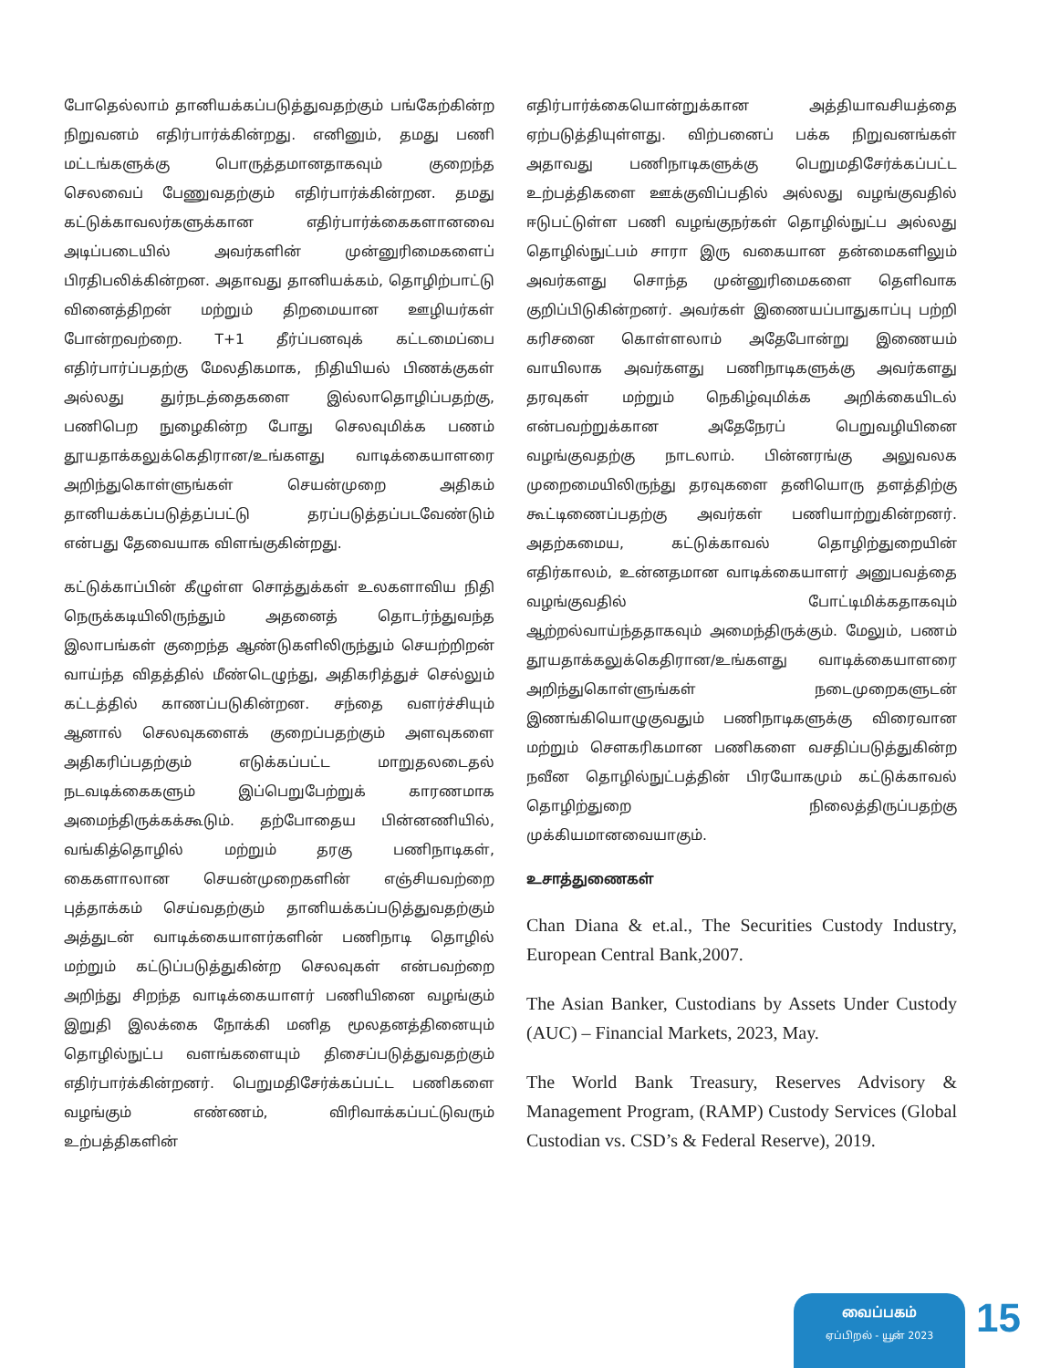போதெல்லாம் தானியக்கப்படுத்துவதற்கும் பங்கேற்கின்ற நிறுவனம் எதிர்பார்க்கின்றது. எனினும், தமது பணி மட்டங்களுக்கு பொருத்தமானதாகவும் குறைந்த செலவைப் பேணுவதற்கும் எதிர்பார்க்கின்றன. தமது கட்டுக்காவலர்களுக்கான எதிர்பார்க்கைகளானவை அடிப்படையில் அவர்களின் முன்னுரிமைகளைப் பிரதிபலிக்கின்றன. அதாவது தானியக்கம், தொழிற்பாட்டு வினைத்திறன் மற்றும் திறமையான ஊழியர்கள் போன்றவற்றை. T+1 தீர்ப்பனவுக் கட்டமைப்பை எதிர்பார்ப்பதற்கு மேலதிகமாக, நிதியியல் பிணக்குகள் அல்லது துர்நடத்தைகளை இல்லாதொழிப்பதற்கு, பணிபெற நுழைகின்ற போது செலவுமிக்க பணம் தூயதாக்கலுக்கெதிரான/உங்களது வாடிக்கையாளரை அறிந்துகொள்ளுங்கள் செயன்முறை அதிகம் தானியக்கப்படுத்தப்பட்டு தரப்படுத்தப்படவேண்டும் என்பது தேவையாக விளங்குகின்றது.
கட்டுக்காப்பின் கீழுள்ள சொத்துக்கள் உலகளாவிய நிதி நெருக்கடியிலிருந்தும் அதனைத் தொடர்ந்துவந்த இலாபங்கள் குறைந்த ஆண்டுகளிலிருந்தும் செயற்றிறன் வாய்ந்த விதத்தில் மீண்டெழுந்து, அதிகரித்துச் செல்லும் கட்டத்தில் காணப்படுகின்றன. சந்தை வளர்ச்சியும் ஆனால் செலவுகளைக் குறைப்பதற்கும் அளவுகளை அதிகரிப்பதற்கும் எடுக்கப்பட்ட மாறுதலடைதல் நடவடிக்கைகளும் இப்பெறுபேற்றுக் காரணமாக அமைந்திருக்கக்கூடும். தற்போதைய பின்னணியில், வங்கித்தொழில் மற்றும் தரகு பணிநாடிகள், கைகளாலான செயன்முறைகளின் எஞ்சியவற்றை புத்தாக்கம் செய்வதற்கும் தானியக்கப்படுத்துவதற்கும் அத்துடன் வாடிக்கையாளர்களின் பணிநாடி தொழில் மற்றும் கட்டுப்படுத்துகின்ற செலவுகள் என்பவற்றை அறிந்து சிறந்த வாடிக்கையாளர் பணியினை வழங்கும் இறுதி இலக்கை நோக்கி மனித மூலதனத்தினையும் தொழில்நுட்ப வளங்களையும் திசைப்படுத்துவதற்கும் எதிர்பார்க்கின்றனர். பெறுமதிசேர்க்கப்பட்ட பணிகளை வழங்கும் எண்ணம், விரிவாக்கப்பட்டுவரும் உற்பத்திகளின்
எதிர்பார்க்கையொன்றுக்கான அத்தியாவசியத்தை ஏற்படுத்தியுள்ளது. விற்பனைப் பக்க நிறுவனங்கள் அதாவது பணிநாடிகளுக்கு பெறுமதிசேர்க்கப்பட்ட உற்பத்திகளை ஊக்குவிப்பதில் அல்லது வழங்குவதில் ஈடுபட்டுள்ள பணி வழங்குநர்கள் தொழில்நுட்ப அல்லது தொழில்நுட்பம் சாரா இரு வகையான தன்மைகளிலும் அவர்களது சொந்த முன்னுரிமைகளை தெளிவாக குறிப்பிடுகின்றனர். அவர்கள் இணையப்பாதுகாப்பு பற்றி கரிசனை கொள்ளலாம் அதேபோன்று இணையம் வாயிலாக அவர்களது பணிநாடிகளுக்கு அவர்களது தரவுகள் மற்றும் நெகிழ்வுமிக்க அறிக்கையிடல் என்பவற்றுக்கான அதேநேரப் பெறுவழியினை வழங்குவதற்கு நாடலாம். பின்னரங்கு அலுவலக முறைமையிலிருந்து தரவுகளை தனியொரு தளத்திற்கு கூட்டிணைப்பதற்கு அவர்கள் பணியாற்றுகின்றனர். அதற்கமைய, கட்டுக்காவல் தொழிற்துறையின் எதிர்காலம், உன்னதமான வாடிக்கையாளர் அனுபவத்தை வழங்குவதில் போட்டிமிக்கதாகவும் ஆற்றல்வாய்ந்ததாகவும் அமைந்திருக்கும். மேலும், பணம் தூயதாக்கலுக்கெதிரான/உங்களது வாடிக்கையாளரை அறிந்துகொள்ளுங்கள் நடைமுறைகளுடன் இணங்கியொழுகுவதும் பணிநாடிகளுக்கு விரைவான மற்றும் சௌகரிகமான பணிகளை வசதிப்படுத்துகின்ற நவீன தொழில்நுட்பத்தின் பிரயோகமும் கட்டுக்காவல் தொழிற்துறை நிலைத்திருப்பதற்கு முக்கியமானவையாகும்.
உசாத்துணைகள்
Chan Diana & et.al., The Securities Custody Industry, European Central Bank,2007.
The Asian Banker, Custodians by Assets Under Custody (AUC) – Financial Markets, 2023, May.
The World Bank Treasury, Reserves Advisory & Management Program, (RAMP) Custody Services (Global Custodian vs. CSD’s & Federal Reserve), 2019.
வைப்பகம்
ஏப்பிறல் - யூன் 2023
15